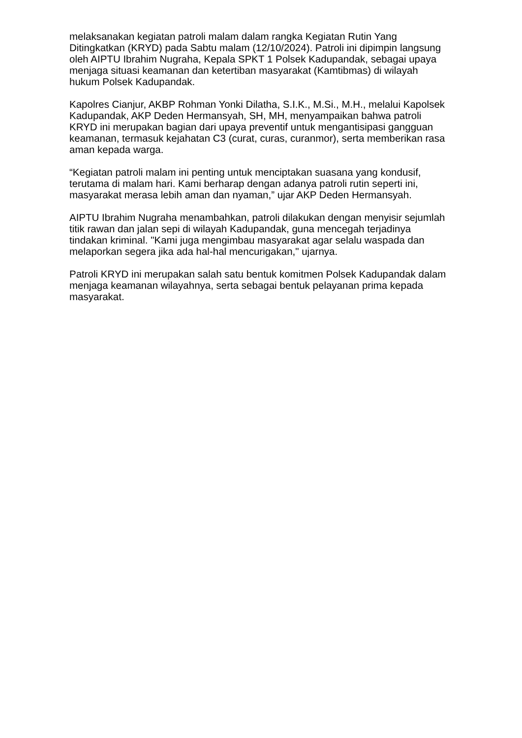melaksanakan kegiatan patroli malam dalam rangka Kegiatan Rutin Yang Ditingkatkan (KRYD) pada Sabtu malam (12/10/2024). Patroli ini dipimpin langsung oleh AIPTU Ibrahim Nugraha, Kepala SPKT 1 Polsek Kadupandak, sebagai upaya menjaga situasi keamanan dan ketertiban masyarakat (Kamtibmas) di wilayah hukum Polsek Kadupandak.
Kapolres Cianjur, AKBP Rohman Yonki Dilatha, S.I.K., M.Si., M.H., melalui Kapolsek Kadupandak, AKP Deden Hermansyah, SH, MH, menyampaikan bahwa patroli KRYD ini merupakan bagian dari upaya preventif untuk mengantisipasi gangguan keamanan, termasuk kejahatan C3 (curat, curas, curanmor), serta memberikan rasa aman kepada warga.
“Kegiatan patroli malam ini penting untuk menciptakan suasana yang kondusif, terutama di malam hari. Kami berharap dengan adanya patroli rutin seperti ini, masyarakat merasa lebih aman dan nyaman,” ujar AKP Deden Hermansyah.
AIPTU Ibrahim Nugraha menambahkan, patroli dilakukan dengan menyisir sejumlah titik rawan dan jalan sepi di wilayah Kadupandak, guna mencegah terjadinya tindakan kriminal. "Kami juga mengimbau masyarakat agar selalu waspada dan melaporkan segera jika ada hal-hal mencurigakan," ujarnya.
Patroli KRYD ini merupakan salah satu bentuk komitmen Polsek Kadupandak dalam menjaga keamanan wilayahnya, serta sebagai bentuk pelayanan prima kepada masyarakat.